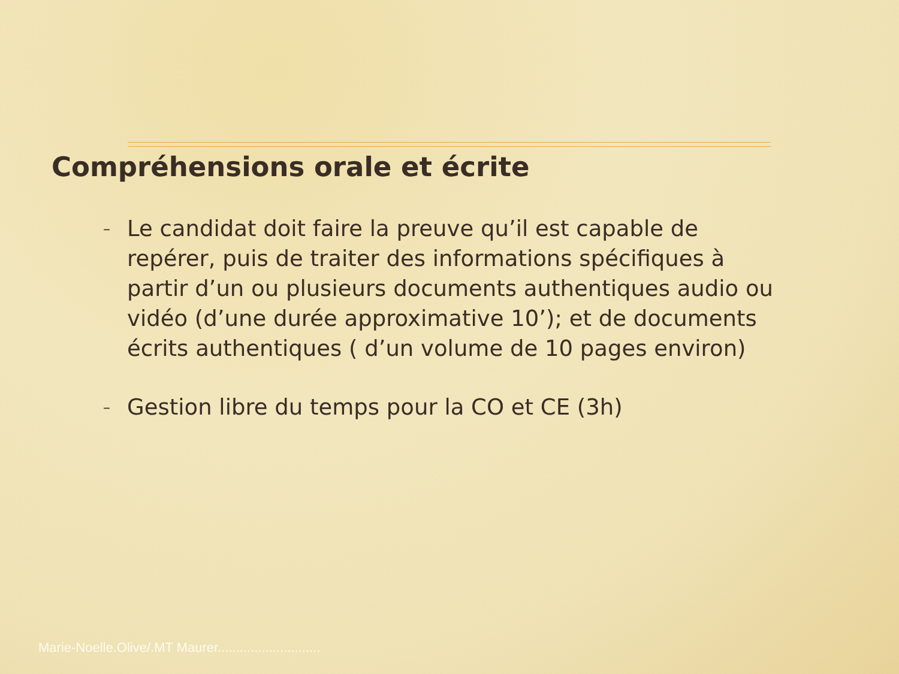Compréhensions orale et écrite
– Le candidat doit faire la preuve qu’il est capable de repérer, puis de traiter des informations spécifiques à partir d’un ou plusieurs documents authentiques audio ou vidéo (d’une durée approximative 10’); et de documents écrits authentiques ( d’un volume de 10 pages environ)
– Gestion libre du temps pour la CO et CE (3h)
Marie-Noelle.Olive/.MT Maurer............................